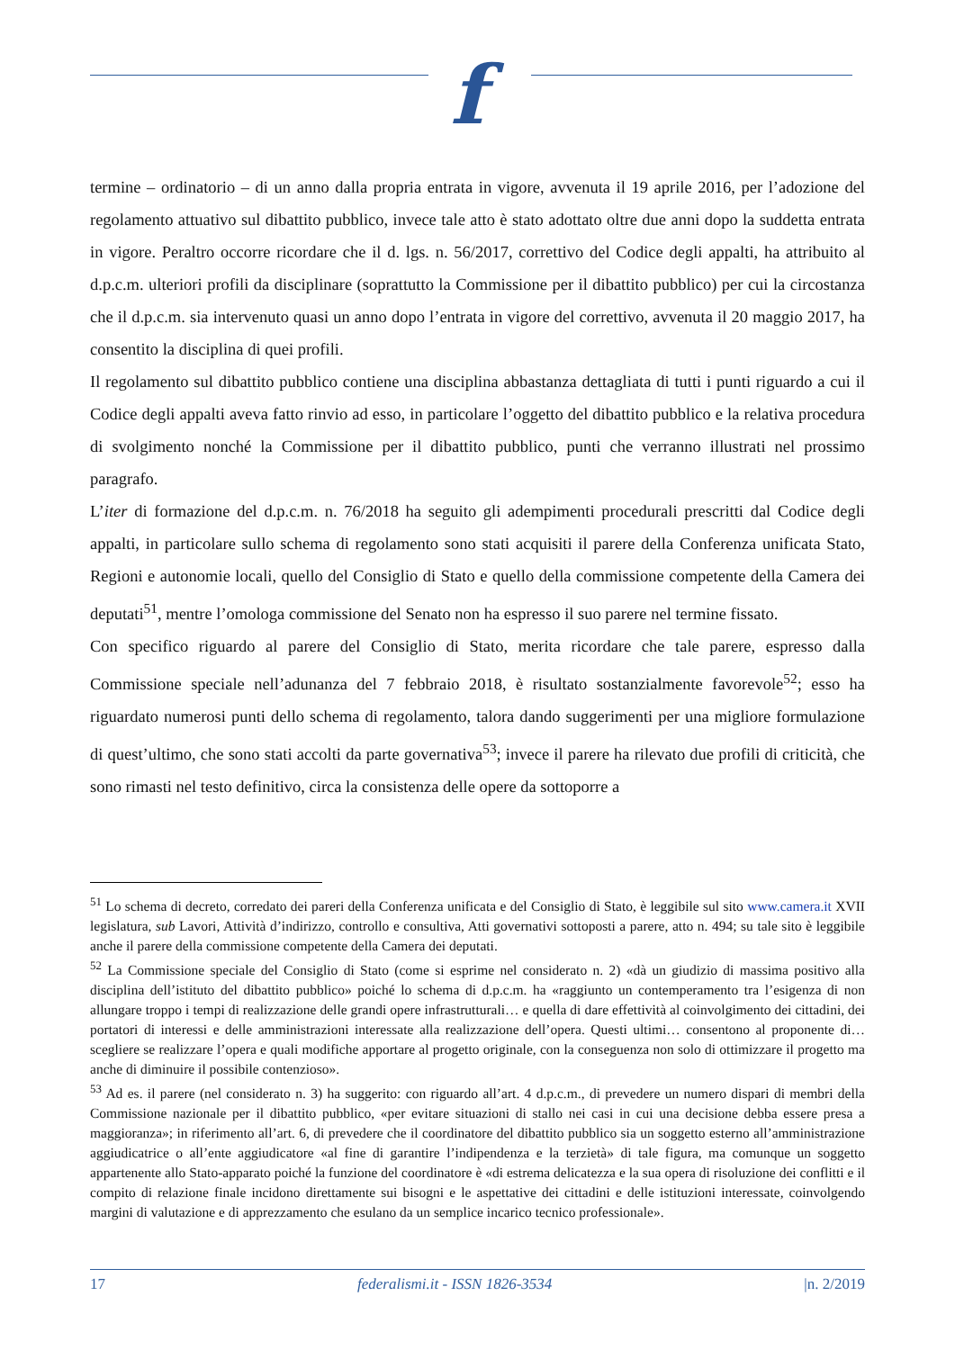f
termine – ordinatorio – di un anno dalla propria entrata in vigore, avvenuta il 19 aprile 2016, per l’adozione del regolamento attuativo sul dibattito pubblico, invece tale atto è stato adottato oltre due anni dopo la suddetta entrata in vigore. Peraltro occorre ricordare che il d. lgs. n. 56/2017, correttivo del Codice degli appalti, ha attribuito al d.p.c.m. ulteriori profili da disciplinare (soprattutto la Commissione per il dibattito pubblico) per cui la circostanza che il d.p.c.m. sia intervenuto quasi un anno dopo l’entrata in vigore del correttivo, avvenuta il 20 maggio 2017, ha consentito la disciplina di quei profili.
Il regolamento sul dibattito pubblico contiene una disciplina abbastanza dettagliata di tutti i punti riguardo a cui il Codice degli appalti aveva fatto rinvio ad esso, in particolare l’oggetto del dibattito pubblico e la relativa procedura di svolgimento nonché la Commissione per il dibattito pubblico, punti che verranno illustrati nel prossimo paragrafo.
L’iter di formazione del d.p.c.m. n. 76/2018 ha seguito gli adempimenti procedurali prescritti dal Codice degli appalti, in particolare sullo schema di regolamento sono stati acquisiti il parere della Conferenza unificata Stato, Regioni e autonomie locali, quello del Consiglio di Stato e quello della commissione competente della Camera dei deputati<sup>51</sup>, mentre l’omologa commissione del Senato non ha espresso il suo parere nel termine fissato.
Con specifico riguardo al parere del Consiglio di Stato, merita ricordare che tale parere, espresso dalla Commissione speciale nell’adunanza del 7 febbraio 2018, è risultato sostanzialmente favorevole<sup>52</sup>; esso ha riguardato numerosi punti dello schema di regolamento, talora dando suggerimenti per una migliore formulazione di quest’ultimo, che sono stati accolti da parte governativa<sup>53</sup>; invece il parere ha rilevato due profili di criticità, che sono rimasti nel testo definitivo, circa la consistenza delle opere da sottoporre a
<sup>51</sup> Lo schema di decreto, corredato dei pareri della Conferenza unificata e del Consiglio di Stato, è leggibile sul sito www.camera.it XVII legislatura, sub Lavori, Attività d’indirizzo, controllo e consultiva, Atti governativi sottoposti a parere, atto n. 494; su tale sito è leggibile anche il parere della commissione competente della Camera dei deputati.
<sup>52</sup> La Commissione speciale del Consiglio di Stato (come si esprime nel considerato n. 2) «dà un giudizio di massima positivo alla disciplina dell’istituto del dibattito pubblico» poiché lo schema di d.p.c.m. ha «raggiunto un contemperamento tra l’esigenza di non allungare troppo i tempi di realizzazione delle grandi opere infrastrutturali… e quella di dare effettività al coinvolgimento dei cittadini, dei portatori di interessi e delle amministrazioni interessate alla realizzazione dell’opera. Questi ultimi… consentono al proponente di… scegliere se realizzare l’opera e quali modifiche apportare al progetto originale, con la conseguenza non solo di ottimizzare il progetto ma anche di diminuire il possibile contenzioso».
<sup>53</sup> Ad es. il parere (nel considerato n. 3) ha suggerito: con riguardo all’art. 4 d.p.c.m., di prevedere un numero dispari di membri della Commissione nazionale per il dibattito pubblico, «per evitare situazioni di stallo nei casi in cui una decisione debba essere presa a maggioranza»; in riferimento all’art. 6, di prevedere che il coordinatore del dibattito pubblico sia un soggetto esterno all’amministrazione aggiudicatrice o all’ente aggiudicatore «al fine di garantire l’indipendenza e la terzietà» di tale figura, ma comunque un soggetto appartenente allo Stato-apparato poiché la funzione del coordinatore è «di estrema delicatezza e la sua opera di risoluzione dei conflitti e il compito di relazione finale incidono direttamente sui bisogni e le aspettative dei cittadini e delle istituzioni interessate, coinvolgendo margini di valutazione e di apprezzamento che esulano da un semplice incarico tecnico professionale».
17 federalismi.it - ISSN 1826-3534 |n. 2/2019